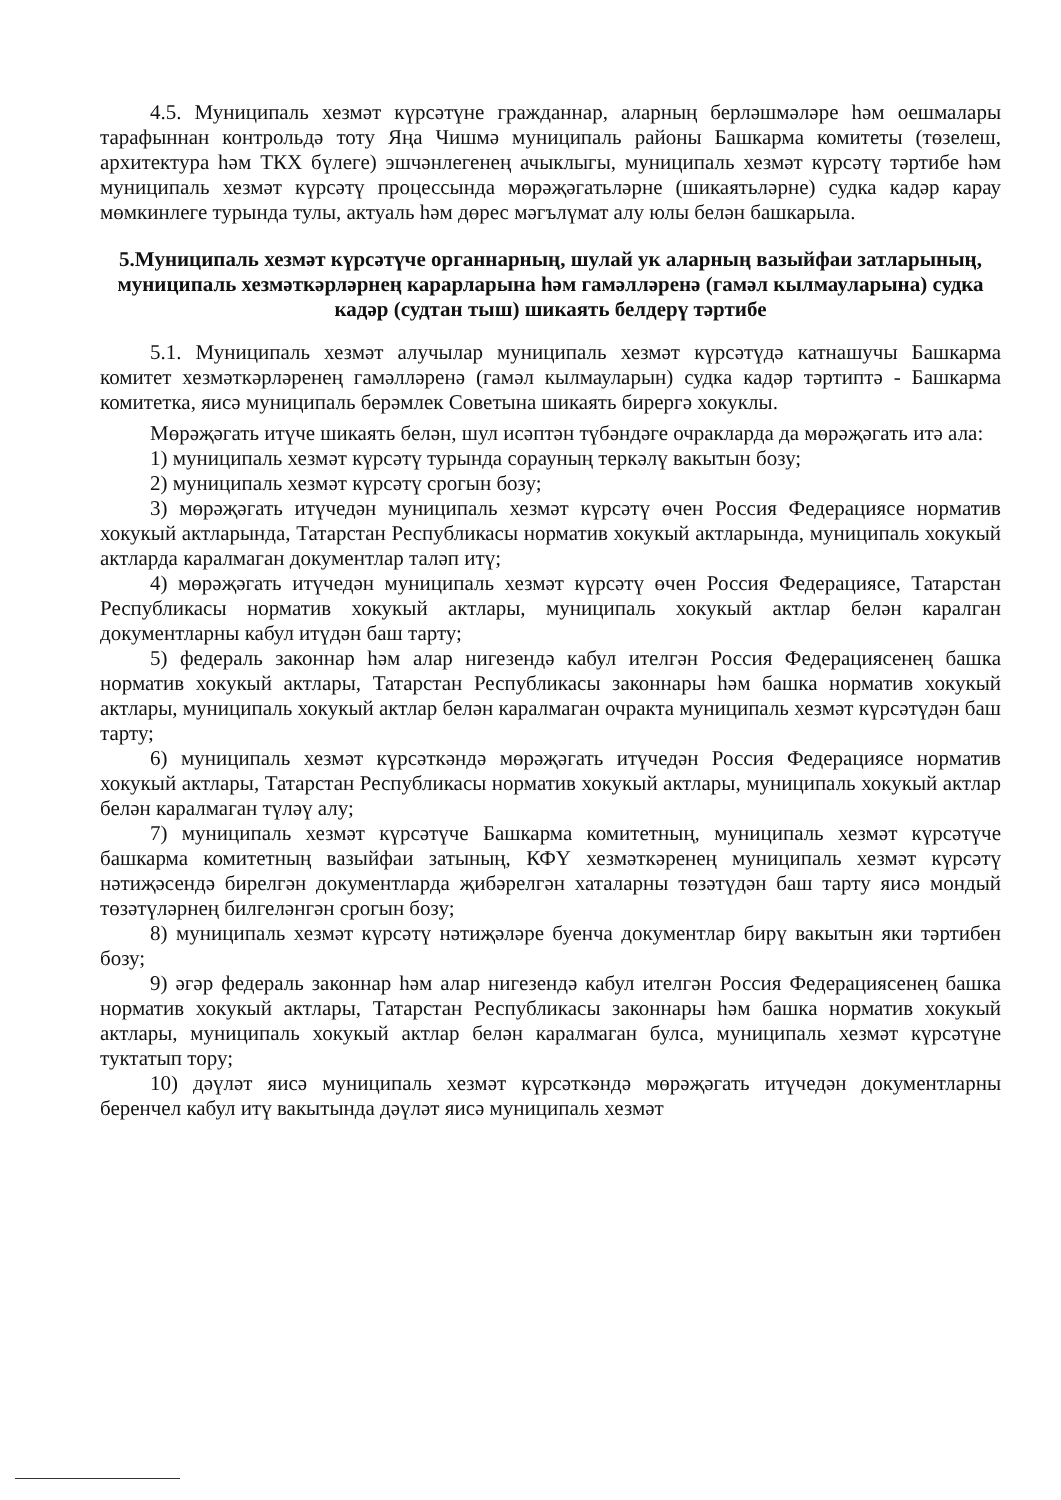4.5. Муниципаль хезмәт күрсәтүне гражданнар, аларның берләшмәләре һәм оешмалары тарафыннан контрольдә тоту Яңа Чишмә муниципаль районы Башкарма комитеты (төзелеш, архитектура һәм ТКХ бүлеге) эшчәнлегенең ачыклыгы, муниципаль хезмәт күрсәтү тәртибе һәм муниципаль хезмәт күрсәтү процессында мөрәҗәгатьләрне (шикаятьләрне) судка кадәр карау мөмкинлеге турында тулы, актуаль һәм дөрес мәгълүмат алу юлы белән башкарыла.
5.Муниципаль хезмәт күрсәтүче органнарның, шулай ук аларның вазыйфаи затларының, муниципаль хезмәткәрләрнең карарларына һәм гамәлләренә (гамәл кылмауларына) судка кадәр (судтан тыш) шикаять белдерү тәртибе
5.1. Муниципаль хезмәт алучылар муниципаль хезмәт күрсәтүдә катнашучы Башкарма комитет хезмәткәрләренең гамәлләренә (гамәл кылмауларын) судка кадәр тәртиптә - Башкарма комитетка, яисә муниципаль берәмлек Советына шикаять бирергә хокуклы.
Мөрәҗәгать итүче шикаять белән, шул исәптән түбәндәге очракларда да мөрәҗәгать итә ала:
1) муниципаль хезмәт күрсәтү турында сорауның теркәлү вакытын бозу;
2) муниципаль хезмәт күрсәтү срогын бозу;
3) мөрәҗәгать итүчедән муниципаль хезмәт күрсәтү өчен Россия Федерациясе норматив хокукый актларында, Татарстан Республикасы норматив хокукый актларында, муниципаль хокукый актларда каралмаган документлар таләп итү;
4) мөрәҗәгать итүчедән муниципаль хезмәт күрсәтү өчен Россия Федерациясе, Татарстан Республикасы норматив хокукый актлары, муниципаль хокукый актлар белән каралган документларны кабул итүдән баш тарту;
5) федераль законнар һәм алар нигезендә кабул ителгән Россия Федерациясенең башка норматив хокукый актлары, Татарстан Республикасы законнары һәм башка норматив хокукый актлары, муниципаль хокукый актлар белән каралмаган очракта муниципаль хезмәт күрсәтүдән баш тарту;
6) муниципаль хезмәт күрсәткәндә мөрәҗәгать итүчедән Россия Федерациясе норматив хокукый актлары, Татарстан Республикасы норматив хокукый актлары, муниципаль хокукый актлар белән каралмаган түләү алу;
7) муниципаль хезмәт күрсәтүче Башкарма комитетның, муниципаль хезмәт күрсәтүче башкарма комитетның вазыйфаи затының, КФҮ хезмәткәренең муниципаль хезмәт күрсәтү нәтиҗәсендә бирелгән документларда җибәрелгән хаталарны төзәтүдән баш тарту яисә мондый төзәтүләрнең билгеләнгән срогын бозу;
8) муниципаль хезмәт күрсәтү нәтиҗәләре буенча документлар бирү вакытын яки тәртибен бозу;
9) әгәр федераль законнар һәм алар нигезендә кабул ителгән Россия Федерациясенең башка норматив хокукый актлары, Татарстан Республикасы законнары һәм башка норматив хокукый актлары, муниципаль хокукый актлар белән каралмаган булса, муниципаль хезмәт күрсәтүне туктатып тору;
10) дәүләт яисә муниципаль хезмәт күрсәткәндә мөрәҗәгать итүчедән документларны беренчел кабул итү вакытында дәүләт яисә муниципаль хезмәт